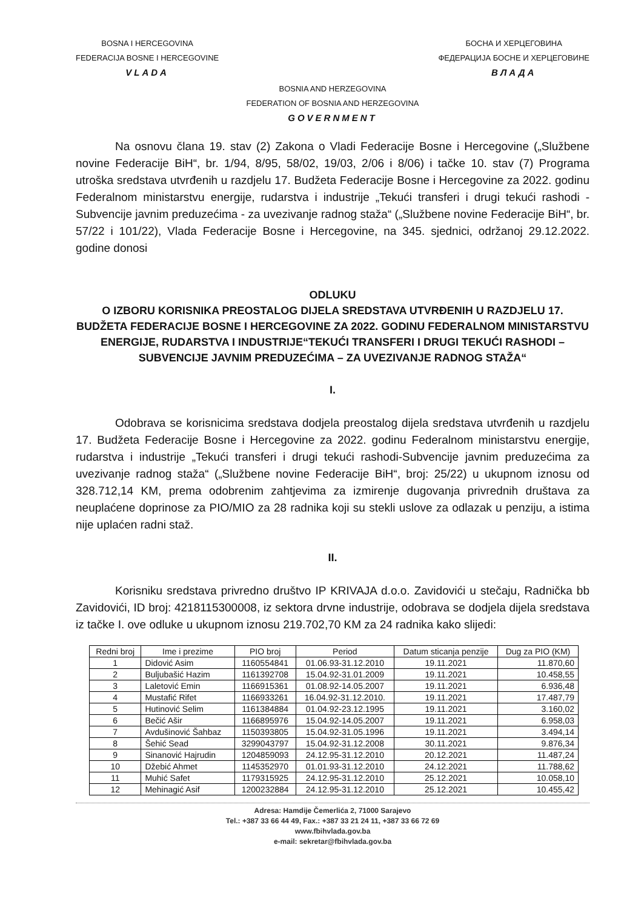BOSNA I HERCEGOVINA
FEDERACIJA BOSNE I HERCEGOVINE
VLADA
БОСНА И ХЕРЦЕГОВИНА
ФЕДЕРАЦИЈА БОСНЕ И ХЕРЦЕГОВИНЕ
ВЛАДА
BOSNIA AND HERZEGOVINA
FEDERATION OF BOSNIA AND HERZEGOVINA
GOVERNMENT
Na osnovu člana 19. stav (2) Zakona o Vladi Federacije Bosne i Hercegovine („Službene novine Federacije BiH“, br. 1/94, 8/95, 58/02, 19/03, 2/06 i 8/06) i tačke 10. stav (7) Programa utroška sredstava utvrđenih u razdjelu 17. Budžeta Federacije Bosne i Hercegovine za 2022. godinu Federalnom ministarstvu energije, rudarstva i industrije „Tekući transferi i drugi tekući rashodi - Subvencije javnim preduzećima - za uvezivanje radnog staža“ („Službene novine Federacije BiH“, br. 57/22 i 101/22), Vlada Federacije Bosne i Hercegovine, na 345. sjednici, održanoj 29.12.2022. godine donosi
ODLUKU
O IZBORU KORISNIKA PREOSTALOG DIJELA SREDSTAVA UTVRĐENIH U RAZDJELU 17. BUDŽETA FEDERACIJE BOSNE I HERCEGOVINE ZA 2022. GODINU FEDERALNOM MINISTARSTVU ENERGIJE, RUDARSTVA I INDUSTRIJE“TEKUĆI TRANSFERI I DRUGI TEKUĆI RASHODI – SUBVENCIJE JAVNIM PREDUZEĆIMA – ZA UVEZIVANJE RADNOG STAŽA“
I.
Odobrava se korisnicima sredstava dodjela preostalog dijela sredstava utvrđenih u razdjelu 17. Budžeta Federacije Bosne i Hercegovine za 2022. godinu Federalnom ministarstvu energije, rudarstva i industrije „Tekući transferi i drugi tekući rashodi-Subvencije javnim preduzećima za uvezivanje radnog staža“ („Službene novine Federacije BiH“, broj: 25/22) u ukupnom iznosu od 328.712,14 KM, prema odobrenim zahtjevima za izmirenje dugovanja privrednih društava za neuplaćene doprinose za PIO/MIO za 28 radnika koji su stekli uslove za odlazak u penziju, a istima nije uplaćen radni staž.
II.
Korisniku sredstava privredno društvo IP KRIVAJA d.o.o. Zavidovići u stečaju, Radnička bb Zavidovići, ID broj: 4218115300008, iz sektora drvne industrije, odobrava se dodjela dijela sredstava iz tačke I. ove odluke u ukupnom iznosu 219.702,70 KM za 24 radnika kako slijedi:
| Redni broj | Ime i prezime | PIO broj | Period | Datum sticanja penzije | Dug za PIO (KM) |
| --- | --- | --- | --- | --- | --- |
| 1 | Didović Asim | 1160554841 | 01.06.93-31.12.2010 | 19.11.2021 | 11.870,60 |
| 2 | Buljubašić Hazim | 1161392708 | 15.04.92-31.01.2009 | 19.11.2021 | 10.458,55 |
| 3 | Laletović Emin | 1166915361 | 01.08.92-14.05.2007 | 19.11.2021 | 6.936,48 |
| 4 | Mustafić Rifet | 1166933261 | 16.04.92-31.12.2010. | 19.11.2021 | 17.487,79 |
| 5 | Hutinović Selim | 1161384884 | 01.04.92-23.12.1995 | 19.11.2021 | 3.160,02 |
| 6 | Bečić Ašir | 1166895976 | 15.04.92-14.05.2007 | 19.11.2021 | 6.958,03 |
| 7 | Avdušinović Šahbaz | 1150393805 | 15.04.92-31.05.1996 | 19.11.2021 | 3.494,14 |
| 8 | Šehić Sead | 3299043797 | 15.04.92-31.12.2008 | 30.11.2021 | 9.876,34 |
| 9 | Sinanović Hajrudin | 1204859093 | 24.12.95-31.12.2010 | 20.12.2021 | 11.487,24 |
| 10 | Džebić Ahmet | 1145352970 | 01.01.93-31.12.2010 | 24.12.2021 | 11.788,62 |
| 11 | Muhić Safet | 1179315925 | 24.12.95-31.12.2010 | 25.12.2021 | 10.058,10 |
| 12 | Mehinagić Asif | 1200232884 | 24.12.95-31.12.2010 | 25.12.2021 | 10.455,42 |
Adresa: Hamdije Čemerlića 2, 71000 Sarajevo
Tel.: +387 33 66 44 49, Fax.: +387 33 21 24 11, +387 33 66 72 69
www.fbihvlada.gov.ba
e-mail: sekretar@fbihvlada.gov.ba